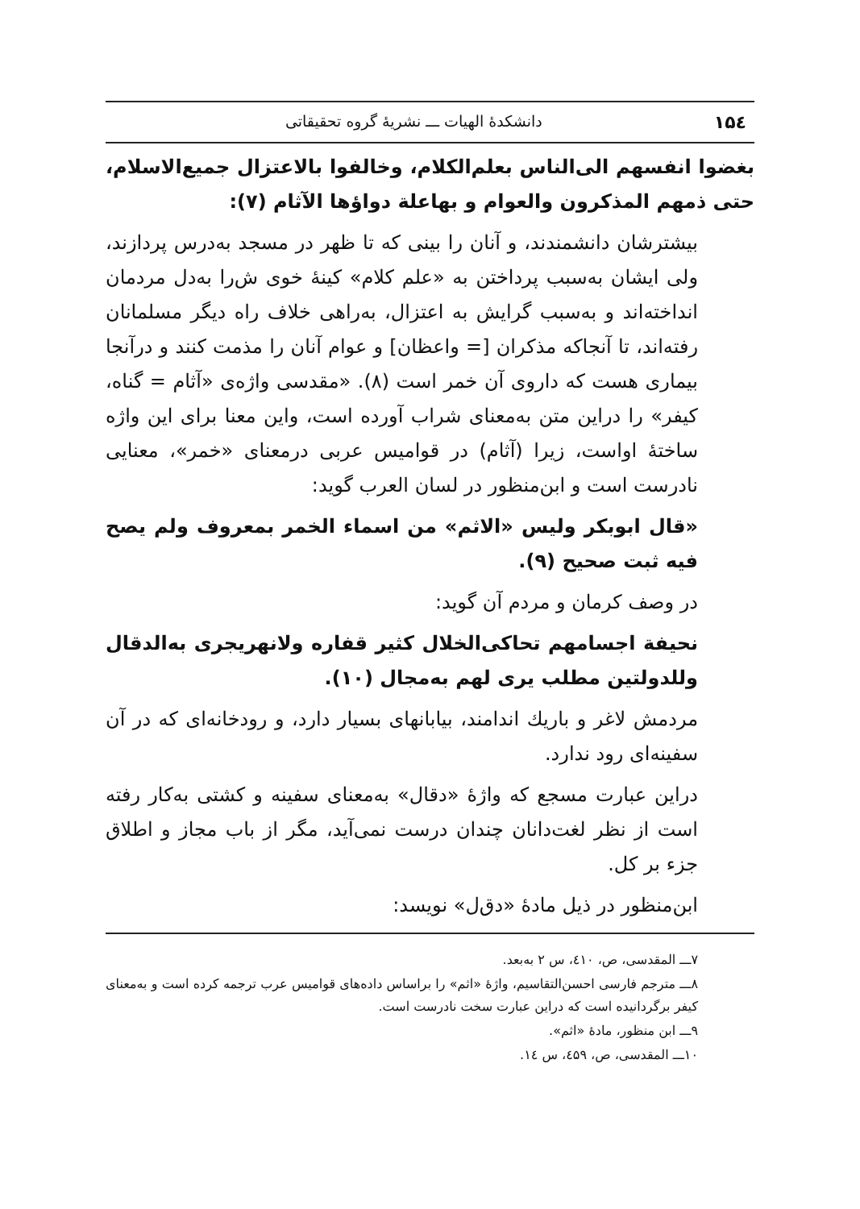۱۵٤ دانشکدهٔ الهیات ـــ نشریهٔ گروه تحقیقاتی
بغضوا انفسهم الی‌الناس بعلم‌الکلام، وخالفوا بالاعتزال جمیع‌الاسلام، حتی ذمهم المذکرون والعوام و بهاعلة دواؤها الآثام (۷):
بیشترشان دانشمندند، و آنان را بینی که تا ظهر در مسجد به‌درس پردازند، ولی ایشان به‌سبب پرداختن به «علم کلام» کینهٔ خوی ش‌را به‌دل مردمان انداخته‌اند و به‌سبب گرایش به اعتزال، به‌راهی خلاف راه دیگر مسلمانان رفته‌اند، تا آنجاکه مذکران [= واعظان] و عوام آنان را مذمت کنند و درآنجا بیماری هست که داروی آن خمر است (۸). «مقدسی واژه‌ی «آثام = گناه، کیفر» را دراین متن به‌معنای شراب آورده است، واین معنا برای این واژه ساختهٔ اواست، زیرا (آثام) در قوامیس عربی درمعنای «خمر»، معنایی نادرست است و ابن‌منظور در لسان العرب گوید:
«قال ابوبکر ولیس «الاثم» من اسماء الخمر بمعروف ولم یصح فیه ثبت صحیح (۹).
در وصف کرمان و مردم آن گوید:
نحیفة اجسامهم تحاکی‌الخلال کثیر قفاره ولانهریجری به‌الدقال وللدولتین مطلب یری لهم به‌مجال (۱۰).
مردمش لاغر و باریك اندامند، بیابانهای بسیار دارد، و رودخانه‌ای که در آن سفینه‌ای رود ندارد.
دراین عبارت مسجع که واژهٔ «دقال» به‌معنای سفینه و کشتی به‌کار رفته است از نظر لغت‌دانان چندان درست نمی‌آید، مگر از باب مجاز و اطلاق جزء بر کل.
ابن‌منظور در ذیل مادهٔ «دق‌ل» نویسد:
۷ـــ المقدسی، ص، ٤۱۰، س ۲ به‌بعد.
۸ـــ مترجم فارسی احسن‌التقاسیم، واژهٔ «اثم» را براساس داده‌های قوامیس عرب ترجمه کرده است و به‌معنای کیفر برگردانیده است که دراین عبارت سخت نادرست است.
۹ـــ ابن منظور، مادهٔ «اثم».
۱۰ـــ المقدسی، ص، ٤۵۹، س ۱٤.